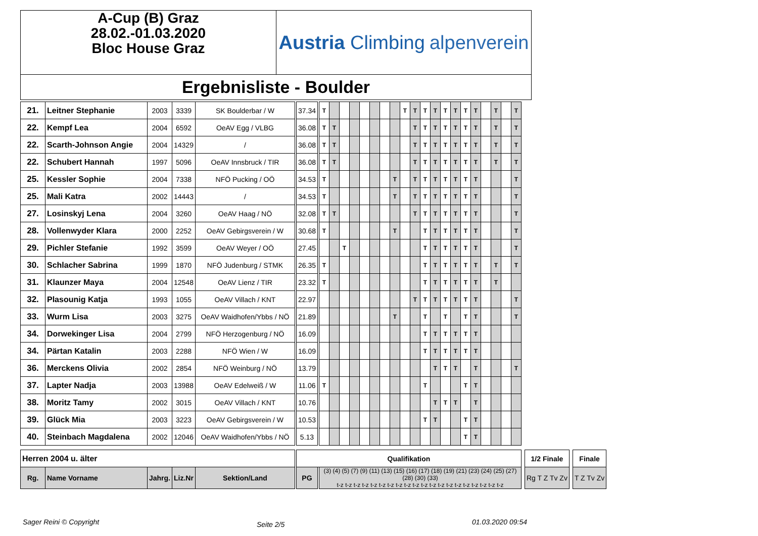A-Cup (B) Graz
28.02.-01.03.2020
Bloc House Graz
Austria Climbing alpenverein
Ergebnisliste - Boulder
| 21. | Leitner Stephanie | 2003 | 3339 | SK Boulderbar / W | | 37.34 | | T | | | | | | | | T | T | T | T | T | T | T | T | | T | | T | | | | |
| 22. | Kempf Lea | 2004 | 6592 | OeAV Egg / VLBG | | 36.08 | | T | T | | | | | | | | T | T | T | T | T | T | T | | T | | T | | | | |
| 22. | Scarth-Johnson Angie | 2004 | 14329 | / | | 36.08 | | T | T | | | | | | | | T | T | T | T | T | T | T | | T | | T | | | | |
| 22. | Schubert Hannah | 1997 | 5096 | OeAV Innsbruck / TIR | | 36.08 | | T | T | | | | | | | | T | T | T | T | T | T | T | | T | | T | | | | |
| 25. | Kessler Sophie | 2004 | 7338 | NFÖ Pucking / OÖ | | 34.53 | | T | | | | | | | T | | T | T | T | T | T | T | T | | | | T | | | | |
| 25. | Mali Katra | 2002 | 14443 | / | | 34.53 | | T | | | | | | | T | | T | T | T | T | T | T | T | | | | T | | | | |
| 27. | Losinskyj Lena | 2004 | 3260 | OeAV Haag / NÖ | | 32.08 | | T | T | | | | | | | | T | T | T | T | T | T | T | | | | T | | | | |
| 28. | Vollenwyder Klara | 2000 | 2252 | OeAV Gebirgsverein / W | | 30.68 | | T | | | | | | | T | | | T | T | T | T | T | T | | | | T | | | | |
| 29. | Pichler Stefanie | 1992 | 3599 | OeAV Weyer / OÖ | | 27.45 | | | | T | | | | | | | | T | T | T | T | T | T | | | | T | | | | |
| 30. | Schlacher Sabrina | 1999 | 1870 | NFÖ Judenburg / STMK | | 26.35 | | T | | | | | | | | | | T | T | T | T | T | T | | T | | T | | | | |
| 31. | Klaunzer Maya | 2004 | 12548 | OeAV Lienz / TIR | | 23.32 | | T | | | | | | | | | | T | T | T | T | T | T | | T | | | | | | |
| 32. | Plasounig Katja | 1993 | 1055 | OeAV Villach / KNT | | 22.97 | | | | | | | | | | | T | T | T | T | T | T | T | | | | T | | | | |
| 33. | Wurm Lisa | 2003 | 3275 | OeAV Waidhofen/Ybbs / NÖ | | 21.89 | | | | | | | | | T | | | T | | T | | T | T | | | | T | | | | |
| 34. | Dorwekinger Lisa | 2004 | 2799 | NFÖ Herzogenburg / NÖ | | 16.09 | | | | | | | | | | | | T | T | T | T | T | T | | | | | | | | |
| 34. | Pärtan Katalin | 2003 | 2288 | NFÖ Wien / W | | 16.09 | | | | | | | | | | | | T | T | T | T | T | T | | | | | | | | |
| 36. | Merckens Olivia | 2002 | 2854 | NFÖ Weinburg / NÖ | | 13.79 | | | | | | | | | | | | | T | T | T | | T | | | | T | | | | |
| 37. | Lapter Nadja | 2003 | 13988 | OeAV Edelweiß / W | | 11.06 | | T | | | | | | | | | | T | | | | T | T | | | | | | | | |
| 38. | Moritz Tamy | 2002 | 3015 | OeAV Villach / KNT | | 10.76 | | | | | | | | | | | | | T | T | T | | T | | | | | | | | |
| 39. | Glück Mia | 2003 | 3223 | OeAV Gebirgsverein / W | | 10.53 | | | | | | | | | | | | T | T | | | T | T | | | | | | | | |
| 40. | Steinbach Magdalena | 2002 | 12046 | OeAV Waidhofen/Ybbs / NÖ | | 5.13 | | | | | | | | | | | | | | | | T | T | | | | | | | | |
| Herren 2004 u. älter | | | | | | Qualifikation | | | | | | | | | | | | | | | | | | | | | | | 1/2 Finale | | Finale |
| Rg. | Name Vorname | Jahrg. | Liz.Nr | Sektion/Land | | PG | | (3) (4) (5) (7) (9) (11) (13) (15) (16) (17) (18) (19) (21) (23) (24) (25) (27) (28) (30) (33) t-z t-z t-z t-z t-z t-z t-z t-z t-z t-z t-z t-z t-z t-z t-z t-z t-z t-z t-z t-z | | | | | | | | | | | | | | | | | | | | | Rg T Z Tv Zv | | T Z Tv Zv |
Sager Reini © Copyright Seite 2/5 01.03.2020 09:54